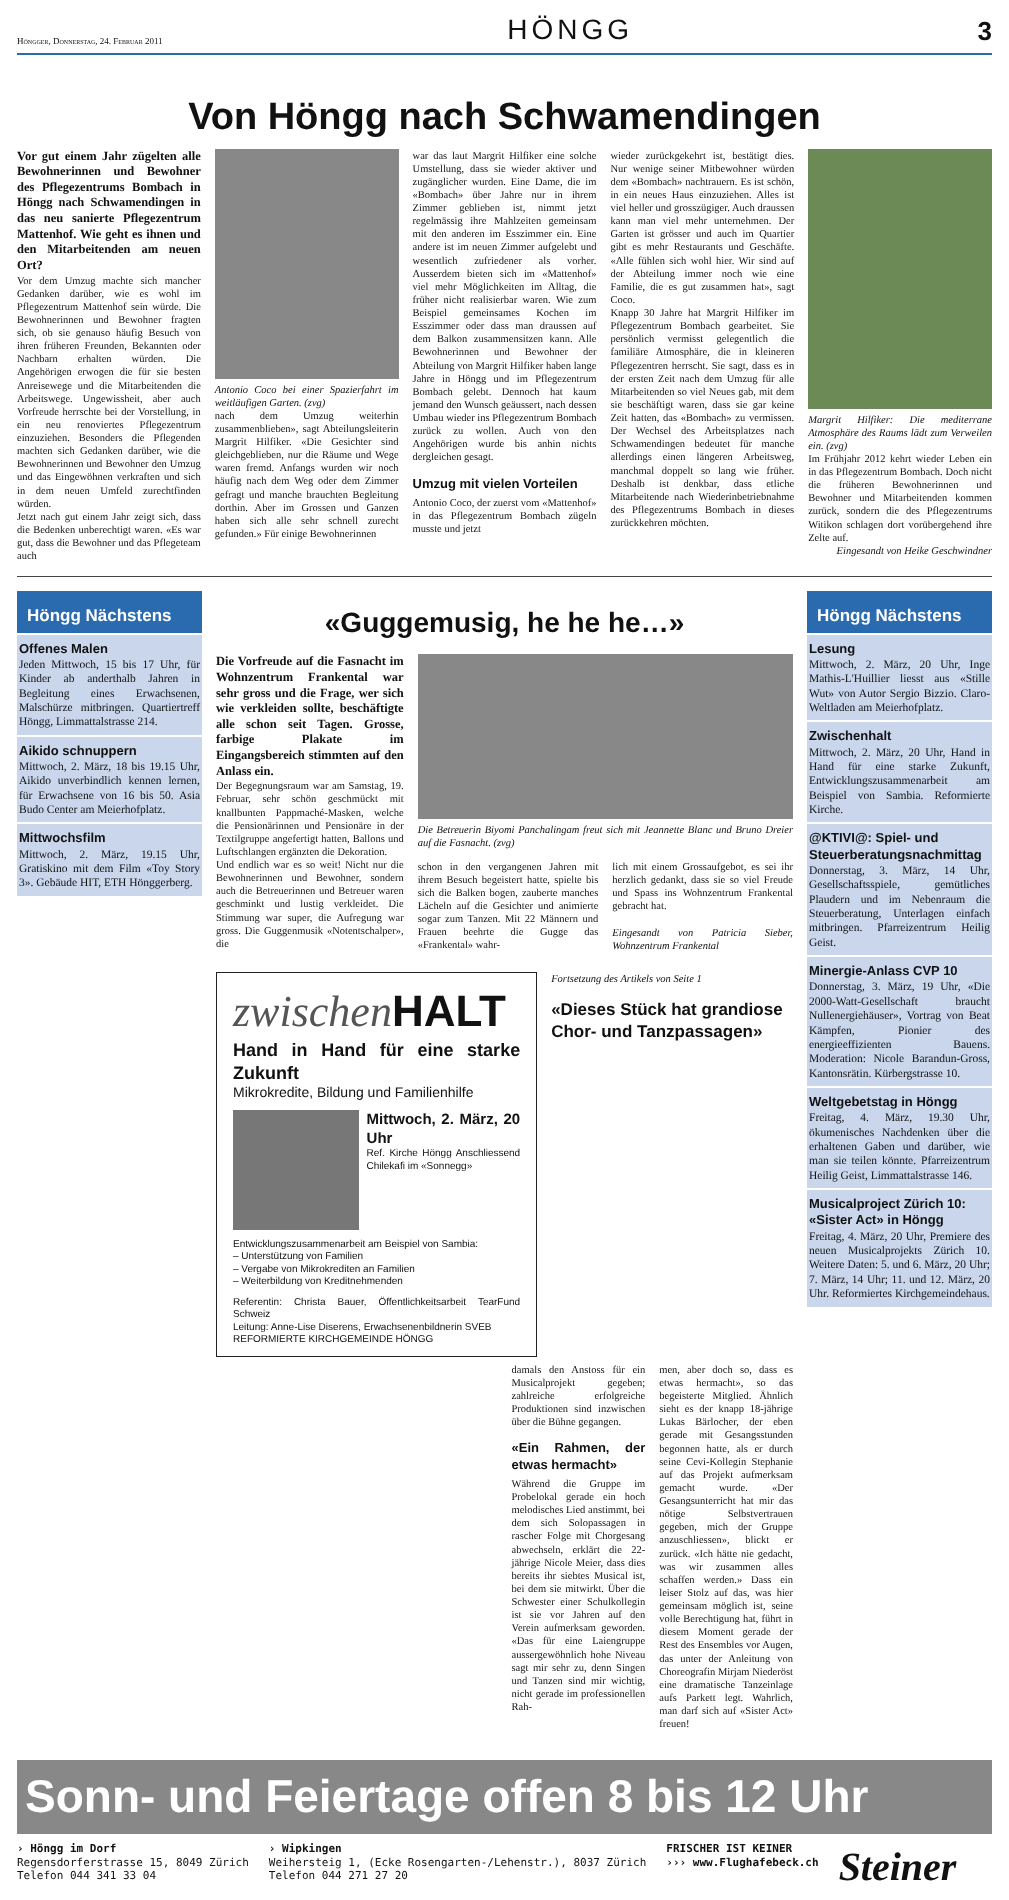Höngger, Donnerstag, 24. Februar 2011 HÖNGG 3
Von Höngg nach Schwamendingen
Vor gut einem Jahr zügelten alle Bewohnerinnen und Bewohner des Pflegezentrums Bombach in Höngg nach Schwamendingen in das neu sanierte Pflegezentrum Mattenhof. Wie geht es ihnen und den Mitarbeitenden am neuen Ort?
Vor dem Umzug machte sich mancher Gedanken darüber, wie es wohl im Pflegezentrum Mattenhof sein würde. Die Bewohnerinnen und Bewohner fragten sich, ob sie genauso häufig Besuch von ihren früheren Freunden, Bekannten oder Nachbarn erhalten würden. Die Angehörigen erwogen die für sie besten Anreisewege und die Mitarbeitenden die Arbeitswege. Ungewissheit, aber auch Vorfreude herrschte bei der Vorstellung, in ein neu renoviertes Pflegezentrum einzuziehen. Besonders die Pflegenden machten sich Gedanken darüber, wie die Bewohnerinnen und Bewohner den Umzug und das Eingewöhnen verkraften und sich in dem neuen Umfeld zurechtfinden würden.
Jetzt nach gut einem Jahr zeigt sich, dass die Bedenken unberechtigt waren. «Es war gut, dass die Bewohner und das Pflegeteam auch
Antonio Coco bei einer Spazierfahrt im weitläufigen Garten. (zvg)
nach dem Umzug weiterhin zusammenblieben», sagt Abteilungsleiterin Margrit Hilfiker. «Die Gesichter sind gleichgeblieben, nur die Räume und Wege waren fremd. Anfangs wurden wir noch häufig nach dem Weg oder dem Zimmer gefragt und manche brauchten Begleitung dorthin. Aber im Grossen und Ganzen haben sich alle sehr schnell zurecht gefunden.» Für einige Bewohnerinnen
war das laut Margrit Hilfiker eine solche Umstellung, dass sie wieder aktiver und zugänglicher wurden. Eine Dame, die im «Bombach» über Jahre nur in ihrem Zimmer geblieben ist, nimmt jetzt regelmässig ihre Mahlzeiten gemeinsam mit den anderen im Esszimmer ein. Eine andere ist im neuen Zimmer aufgelebt und wesentlich zufriedener als vorher. Ausserdem bieten sich im «Mattenhof» viel mehr Möglichkeiten im Alltag, die früher nicht realisierbar waren. Wie zum Beispiel gemeinsames Kochen im Esszimmer oder dass man draussen auf dem Balkon zusammensitzen kann. Alle Bewohnerinnen und Bewohner der Abteilung von Margrit Hilfiker haben lange Jahre in Höngg und im Pflegezentrum Bombach gelebt. Dennoch hat kaum jemand den Wunsch geäussert, nach dessen Umbau wieder ins Pflegezentrum Bombach zurück zu wollen. Auch von den Angehörigen wurde bis anhin nichts dergleichen gesagt.
Umzug mit vielen Vorteilen
Antonio Coco, der zuerst vom «Mattenhof» in das Pflegezentrum Bombach zügeln musste und jetzt
wieder zurückgekehrt ist, bestätigt dies. Nur wenige seiner Mitbewohner würden dem «Bombach» nachtrauern. Es ist schön, in ein neues Haus einzuziehen. Alles ist viel heller und grosszügiger. Auch draussen kann man viel mehr unternehmen. Der Garten ist grösser und auch im Quartier gibt es mehr Restaurants und Geschäfte. «Alle fühlen sich wohl hier. Wir sind auf der Abteilung immer noch wie eine Familie, die es gut zusammen hat», sagt Coco.
Knapp 30 Jahre hat Margrit Hilfiker im Pflegezentrum Bombach gearbeitet. Sie persönlich vermisst gelegentlich die familiäre Atmosphäre, die in kleineren Pflegezentren herrscht. Sie sagt, dass es in der ersten Zeit nach dem Umzug für alle Mitarbeitenden so viel Neues gab, mit dem sie beschäftigt waren, dass sie gar keine Zeit hatten, das «Bombach» zu vermissen. Der Wechsel des Arbeitsplatzes nach Schwamendingen bedeutet für manche allerdings einen längeren Arbeitsweg, manchmal doppelt so lang wie früher. Deshalb ist denkbar, dass etliche Mitarbeitende nach Wiederinbetriebnahme des Pflegezentrums Bombach in dieses zurückkehren möchten.
Margrit Hilfiker: Die mediterrane Atmosphäre des Raums lädt zum Verweilen ein. (zvg)
Im Frühjahr 2012 kehrt wieder Leben ein in das Pflegezentrum Bombach. Doch nicht die früheren Bewohnerinnen und Bewohner und Mitarbeitenden kommen zurück, sondern die des Pflegezentrums Witikon schlagen dort vorübergehend ihre Zelte auf.
Eingesandt von Heike Geschwindner
Höngg Nächstens
Offenes Malen
Jeden Mittwoch, 15 bis 17 Uhr, für Kinder ab anderthalb Jahren in Begleitung eines Erwachsenen, Malschürze mitbringen. Quartiertreff Höngg, Limmattalstrasse 214.
Aikido schnuppern
Mittwoch, 2. März, 18 bis 19.15 Uhr, Aikido unverbindlich kennen lernen, für Erwachsene von 16 bis 50. Asia Budo Center am Meierhofplatz.
Mittwochsfilm
Mittwoch, 2. März, 19.15 Uhr, Gratiskino mit dem Film «Toy Story 3». Gebäude HIT, ETH Hönggerberg.
«Guggemusig, he he he…»
Die Vorfreude auf die Fasnacht im Wohnzentrum Frankental war sehr gross und die Frage, wer sich wie verkleiden sollte, beschäftigte alle schon seit Tagen. Grosse, farbige Plakate im Eingangsbereich stimmten auf den Anlass ein.
Der Begegnungsraum war am Samstag, 19. Februar, sehr schön geschmückt mit knallbunten Pappmaché-Masken, welche die Pensionärinnen und Pensionäre in der Textilgruppe angefertigt hatten, Ballons und Luftschlangen ergänzten die Dekoration.
Und endlich war es so weit! Nicht nur die Bewohnerinnen und Bewohner, sondern auch die Betreuerinnen und Betreuer waren geschminkt und lustig verkleidet. Die Stimmung war super, die Aufregung war gross. Die Guggenmusik «Notentschalper», die
Die Betreuerin Biyomi Panchalingam freut sich mit Jeannette Blanc und Bruno Dreier auf die Fasnacht. (zvg)
schon in den vergangenen Jahren mit ihrem Besuch begeistert hatte, spielte bis sich die Balken bogen, zauberte manches Lächeln auf die Gesichter und animierte sogar zum Tanzen. Mit 22 Männern und Frauen beehrte die Gugge das «Frankental» wahr-
lich mit einem Grossaufgebot, es sei ihr herzlich gedankt, dass sie so viel Freude und Spass ins Wohnzentrum Frankental gebracht hat.
Eingesandt von Patricia Sieber, Wohnzentrum Frankental
zwischen HALT
Hand in Hand für eine starke Zukunft
Mikrokredite, Bildung und Familienhilfe
Mittwoch, 2. März, 20 Uhr
Ref. Kirche Höngg Anschliessend Chilekafi im «Sonnegg»
Entwicklungszusammenarbeit am Beispiel von Sambia:
– Unterstützung von Familien
– Vergabe von Mikrokrediten an Familien
– Weiterbildung von Kreditnehmenden
Referentin: Christa Bauer, Öffentlichkeitsarbeit TearFund Schweiz
Leitung: Anne-Lise Diserens, Erwachsenenbildnerin SVEB
REFORMIERTE KIRCHGEMEINDE HÖNGG
Fortsetzung des Artikels von Seite 1
«Dieses Stück hat grandiose Chor- und Tanzpassagen»
damals den Anstoss für ein Musicalprojekt gegeben; zahlreiche erfolgreiche Produktionen sind inzwischen über die Bühne gegangen.
«Ein Rahmen, der etwas hermacht»
Während die Gruppe im Probelokal gerade ein hoch melodisches Lied anstimmt, bei dem sich Solopassagen in rascher Folge mit Chorgesang abwechseln, erklärt die 22-jährige Nicole Meier, dass dies bereits ihr siebtes Musical ist, bei dem sie mitwirkt. Über die Schwester einer Schulkollegin ist sie vor Jahren auf den Verein aufmerksam geworden. «Das für eine Laiengruppe aussergewöhnlich hohe Niveau sagt mir sehr zu, denn Singen und Tanzen sind mir wichtig, nicht gerade im professionellen Rah-
men, aber doch so, dass es etwas hermacht», so das begeisterte Mitglied. Ähnlich sieht es der knapp 18-jährige Lukas Bärlocher, der eben gerade mit Gesangsstunden begonnen hatte, als er durch seine Cevi-Kollegin Stephanie auf das Projekt aufmerksam gemacht wurde. «Der Gesangsunterricht hat mir das nötige Selbstvertrauen gegeben, mich der Gruppe anzuschliessen», blickt er zurück. «Ich hätte nie gedacht, was wir zusammen alles schaffen werden.» Dass ein leiser Stolz auf das, was hier gemeinsam möglich ist, seine volle Berechtigung hat, führt in diesem Moment gerade der Rest des Ensembles vor Augen, das unter der Anleitung von Choreografin Mirjam Niederöst eine dramatische Tanzeinlage aufs Parkett legt. Wahrlich, man darf sich auf «Sister Act» freuen!
Höngg Nächstens
Lesung
Mittwoch, 2. März, 20 Uhr, Inge Mathis-L'Huillier liesst aus «Stille Wut» von Autor Sergio Bizzio. Claro-Weltladen am Meierhofplatz.
Zwischenhalt
Mittwoch, 2. März, 20 Uhr, Hand in Hand für eine starke Zukunft, Entwicklungszusammenarbeit am Beispiel von Sambia. Reformierte Kirche.
@KTIVI@: Spiel- und Steuerberatungsnachmittag
Donnerstag, 3. März, 14 Uhr, Gesellschaftsspiele, gemütliches Plaudern und im Nebenraum die Steuerberatung, Unterlagen einfach mitbringen. Pfarreizentrum Heilig Geist.
Minergie-Anlass CVP 10
Donnerstag, 3. März, 19 Uhr, «Die 2000-Watt-Gesellschaft braucht Nullenergiehäuser», Vortrag von Beat Kämpfen, Pionier des energieeffizienten Bauens. Moderation: Nicole Barandun-Gross, Kantonsrätin. Kürbergstrasse 10.
Weltgebetstag in Höngg
Freitag, 4. März, 19.30 Uhr, ökumenisches Nachdenken über die erhaltenen Gaben und darüber, wie man sie teilen könnte. Pfarreizentrum Heilig Geist, Limmattalstrasse 146.
Musicalproject Zürich 10: «Sister Act» in Höngg
Freitag, 4. März, 20 Uhr, Premiere des neuen Musicalprojekts Zürich 10. Weitere Daten: 5. und 6. März, 20 Uhr; 7. März, 14 Uhr; 11. und 12. März, 20 Uhr. Reformiertes Kirchgemeindehaus.
Sonn- und Feiertage offen 8 bis 12 Uhr
› Höngg im Dorf
Regensdorferstrasse 15, 8049 Zürich
Telefon 044 341 33 04
› Wipkingen
Weihersteig 1, (Ecke Rosengarten-/Lehenstr.), 8037 Zürich
Telefon 044 271 27 20
FRISCHER IST KEINER
››› www.Flughafebeck.ch
Steiner